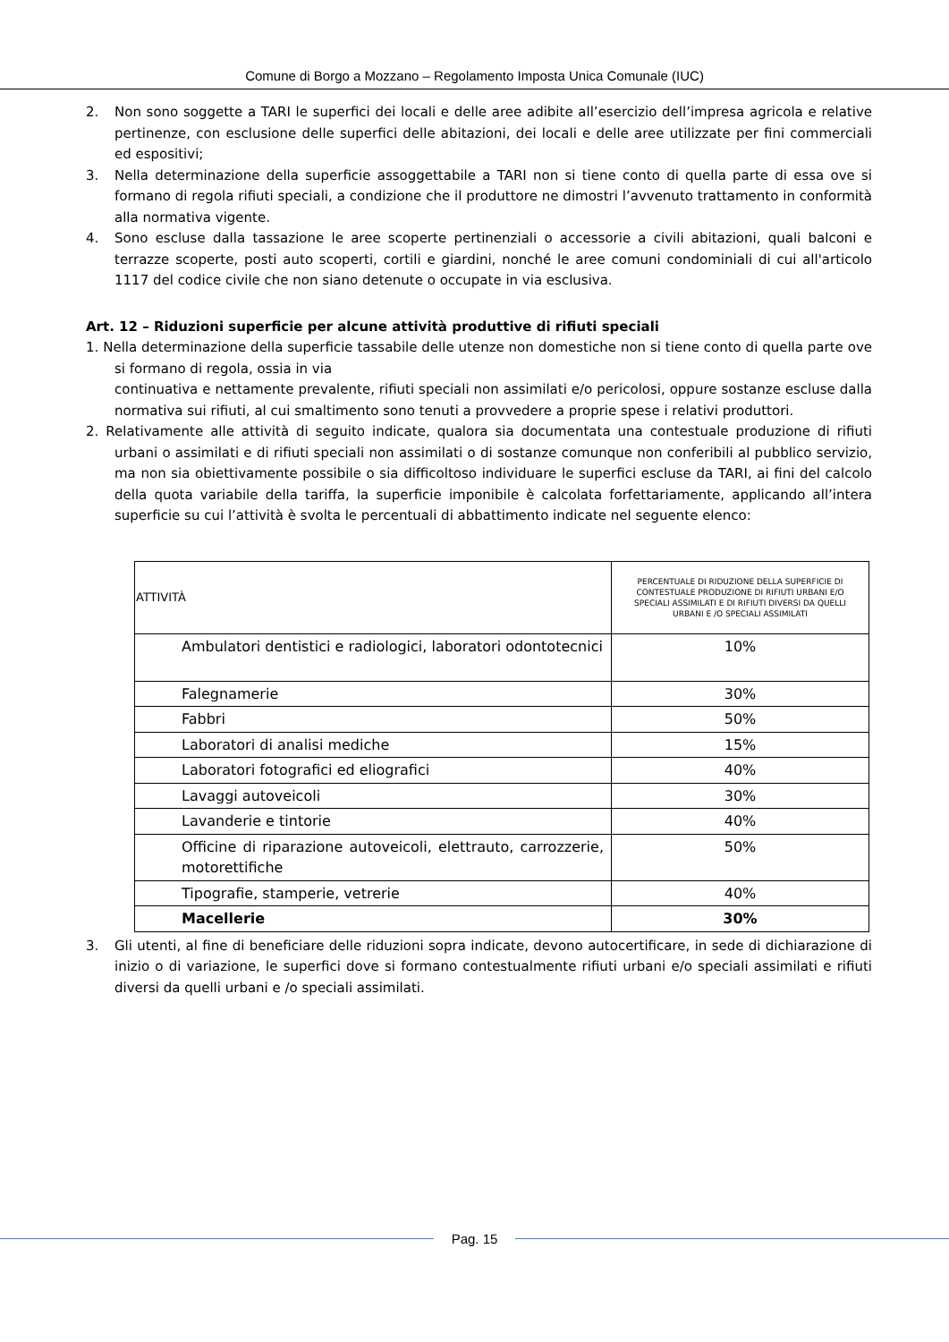Comune di Borgo a Mozzano – Regolamento Imposta Unica Comunale (IUC)
2. Non sono soggette a TARI le superfici dei locali e delle aree adibite all’esercizio dell’impresa agricola e relative pertinenze, con esclusione delle superfici delle abitazioni, dei locali e delle aree utilizzate per fini commerciali ed espositivi;
3. Nella determinazione della superficie assoggettabile a TARI non si tiene conto di quella parte di essa ove si formano di regola rifiuti speciali, a condizione che il produttore ne dimostri l’avvenuto trattamento in conformità alla normativa vigente.
4. Sono escluse dalla tassazione le aree scoperte pertinenziali o accessorie a civili abitazioni, quali balconi e terrazze scoperte, posti auto scoperti, cortili e giardini, nonché le aree comuni condominiali di cui all'articolo 1117 del codice civile che non siano detenute o occupate in via esclusiva.
Art. 12 – Riduzioni superficie per alcune attività produttive di rifiuti speciali
1. Nella determinazione della superficie tassabile delle utenze non domestiche non si tiene conto di quella parte ove si formano di regola, ossia in via
continuativa e nettamente prevalente, rifiuti speciali non assimilati e/o pericolosi, oppure sostanze escluse dalla normativa sui rifiuti, al cui smaltimento sono tenuti a provvedere a proprie spese i relativi produttori.
2. Relativamente alle attività di seguito indicate, qualora sia documentata una contestuale produzione di rifiuti urbani o assimilati e di rifiuti speciali non assimilati o di sostanze comunque non conferibili al pubblico servizio, ma non sia obiettivamente possibile o sia difficoltoso individuare le superfici escluse da TARI, ai fini del calcolo della quota variabile della tariffa, la superficie imponibile è calcolata forfettariamente, applicando all’intera superficie su cui l’attività è svolta le percentuali di abbattimento indicate nel seguente elenco:
| ATTIVITÀ | PERCENTUALE DI RIDUZIONE DELLA SUPERFICIE DI CONTESTUALE PRODUZIONE DI RIFIUTI URBANI E/O SPECIALI ASSIMILATI E DI RIFIUTI DIVERSI DA QUELLI URBANI E /O SPECIALI ASSIMILATI |
| --- | --- |
| Ambulatori dentistici e radiologici, laboratori odontotecnici | 10% |
| Falegnamerie | 30% |
| Fabbri | 50% |
| Laboratori di analisi mediche | 15% |
| Laboratori fotografici ed eliografici | 40% |
| Lavaggi autoveicoli | 30% |
| Lavanderie e tintorie | 40% |
| Officine di riparazione autoveicoli, elettrauto, carrozzerie, motorettifiche | 50% |
| Tipografie, stamperie, vetrerie | 40% |
| Macellerie | 30% |
3. Gli utenti, al fine di beneficiare delle riduzioni sopra indicate, devono autocertificare, in sede di dichiarazione di inizio o di variazione, le superfici dove si formano contestualmente rifiuti urbani e/o speciali assimilati e rifiuti diversi da quelli urbani e /o speciali assimilati.
Pag. 15